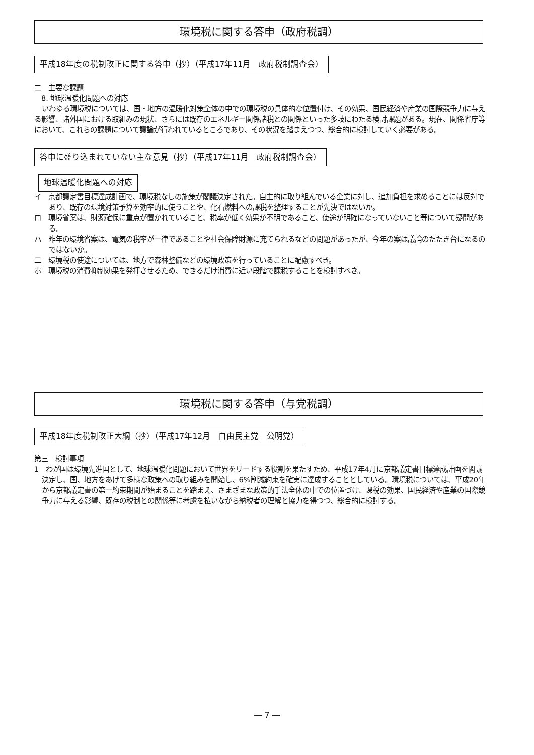環境税に関する答申（政府税調）
平成18年度の税制改正に関する答申（抄）（平成17年11月　政府税制調査会）
二　主要な課題
　8. 地球温暖化問題への対応
いわゆる環境税については、国・地方の温暖化対策全体の中での環境税の具体的な位置付け、その効果、国民経済や産業の国際競争力に与える影響、諸外国における取組みの現状、さらには既存のエネルギー関係諸税との関係といった多岐にわたる検討課題がある。現在、関係省庁等において、これらの課題について議論が行われているところであり、その状況を踏まえつつ、総合的に検討していく必要がある。
答申に盛り込まれていない主な意見（抄）（平成17年11月　政府税制調査会）
地球温暖化問題への対応
イ　京都議定書目標達成計画で、環境税なしの施策が閣議決定された。自主的に取り組んでいる企業に対し、追加負担を求めることには反対であり、既存の環境対策予算を効率的に使うことや、化石燃料への課税を整理することが先決ではないか。
ロ　環境省案は、財源確保に重点が置かれていること、税率が低く効果が不明であること、使途が明確になっていないこと等について疑問がある。
ハ　昨年の環境省案は、電気の税率が一律であることや社会保障財源に充てられるなどの問題があったが、今年の案は議論のたたき台になるのではないか。
二　環境税の使途については、地方で森林整備などの環境政策を行っていることに配慮すべき。
ホ　環境税の消費抑制効果を発揮させるため、できるだけ消費に近い段階で課税することを検討すべき。
環境税に関する答申（与党税調）
平成18年度税制改正大綱（抄）（平成17年12月　自由民主党　公明党）
第三　検討事項
1　わが国は環境先進国として、地球温暖化問題において世界をリードする役割を果たすため、平成17年4月に京都議定書目標達成計画を閣議決定し、国、地方をあげて多様な政策への取り組みを開始し、6%削減約束を確実に達成することとしている。環境税については、平成20年から京都議定書の第一約束期間が始まることを踏まえ、さまざまな政策的手法全体の中での位置づけ、課税の効果、国民経済や産業の国際競争力に与える影響、既存の税制との関係等に考慮を払いながら納税者の理解と協力を得つつ、総合的に検討する。
― 7 ―